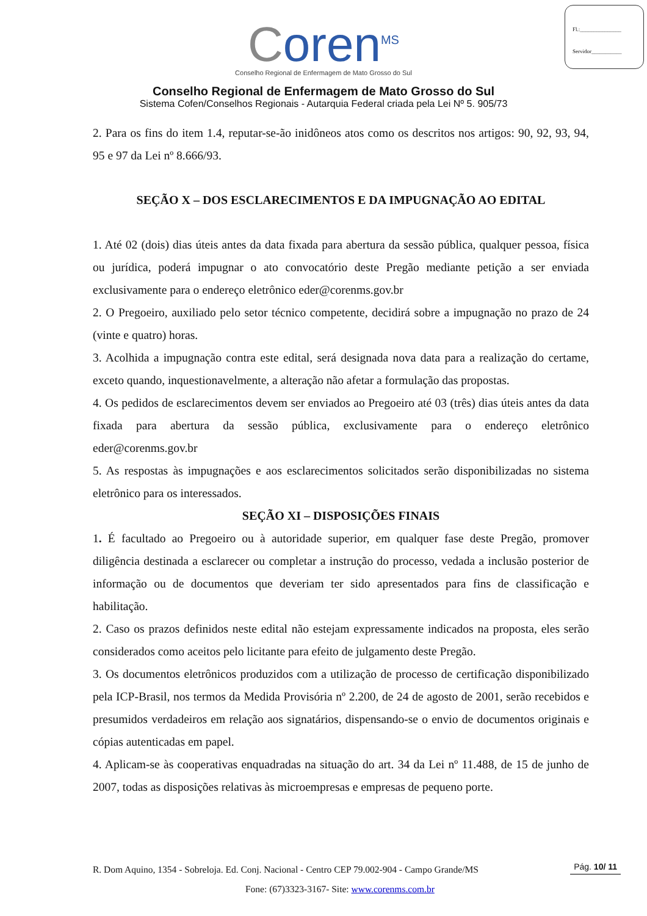Fl.:_______________
Servidor___________
Coren<sup>MS</sup>
Conselho Regional de Enfermagem de Mato Grosso do Sul
Conselho Regional de Enfermagem de Mato Grosso do Sul
Sistema Cofen/Conselhos Regionais - Autarquia Federal criada pela Lei Nº 5. 905/73
2. Para os fins do item 1.4, reputar-se-ão inidôneos atos como os descritos nos artigos: 90, 92, 93, 94, 95 e 97 da Lei nº 8.666/93.
SEÇÃO X – DOS ESCLARECIMENTOS E DA IMPUGNAÇÃO AO EDITAL
1. Até 02 (dois) dias úteis antes da data fixada para abertura da sessão pública, qualquer pessoa, física ou jurídica, poderá impugnar o ato convocatório deste Pregão mediante petição a ser enviada exclusivamente para o endereço eletrônico eder@corenms.gov.br
2. O Pregoeiro, auxiliado pelo setor técnico competente, decidirá sobre a impugnação no prazo de 24 (vinte e quatro) horas.
3. Acolhida a impugnação contra este edital, será designada nova data para a realização do certame, exceto quando, inquestionavelmente, a alteração não afetar a formulação das propostas.
4. Os pedidos de esclarecimentos devem ser enviados ao Pregoeiro até 03 (três) dias úteis antes da data fixada para abertura da sessão pública, exclusivamente para o endereço eletrônico eder@corenms.gov.br
5. As respostas às impugnações e aos esclarecimentos solicitados serão disponibilizadas no sistema eletrônico para os interessados.
SEÇÃO XI – DISPOSIÇÕES FINAIS
1. É facultado ao Pregoeiro ou à autoridade superior, em qualquer fase deste Pregão, promover diligência destinada a esclarecer ou completar a instrução do processo, vedada a inclusão posterior de informação ou de documentos que deveriam ter sido apresentados para fins de classificação e habilitação.
2. Caso os prazos definidos neste edital não estejam expressamente indicados na proposta, eles serão considerados como aceitos pelo licitante para efeito de julgamento deste Pregão.
3. Os documentos eletrônicos produzidos com a utilização de processo de certificação disponibilizado pela ICP-Brasil, nos termos da Medida Provisória nº 2.200, de 24 de agosto de 2001, serão recebidos e presumidos verdadeiros em relação aos signatários, dispensando-se o envio de documentos originais e cópias autenticadas em papel.
4. Aplicam-se às cooperativas enquadradas na situação do art. 34 da Lei nº 11.488, de 15 de junho de 2007, todas as disposições relativas às microempresas e empresas de pequeno porte.
R. Dom Aquino, 1354 - Sobreloja. Ed. Conj. Nacional - Centro CEP 79.002-904 - Campo Grande/MS
Pág. 10/ 11
Fone: (67)3323-3167- Site: www.corenms.com.br